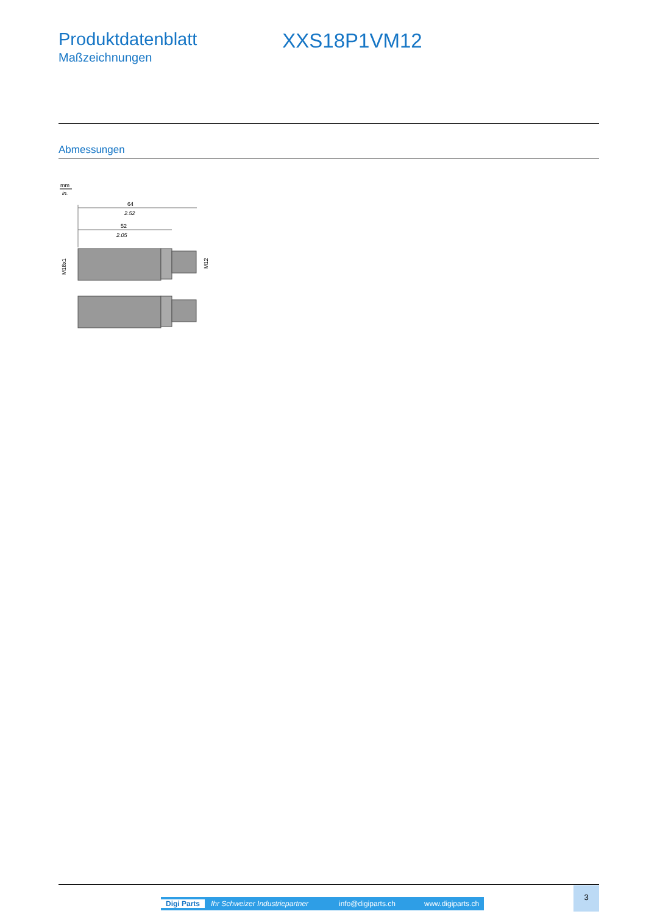Produktdatenblatt
Maßzeichnungen
XXS18P1VM12
Abmessungen
mm
in.
64
2.52
52
2.05
M18x1
M12
Digi Parts Ihr Schweizer Industriepartner info@digiparts.ch www.digiparts.ch
3